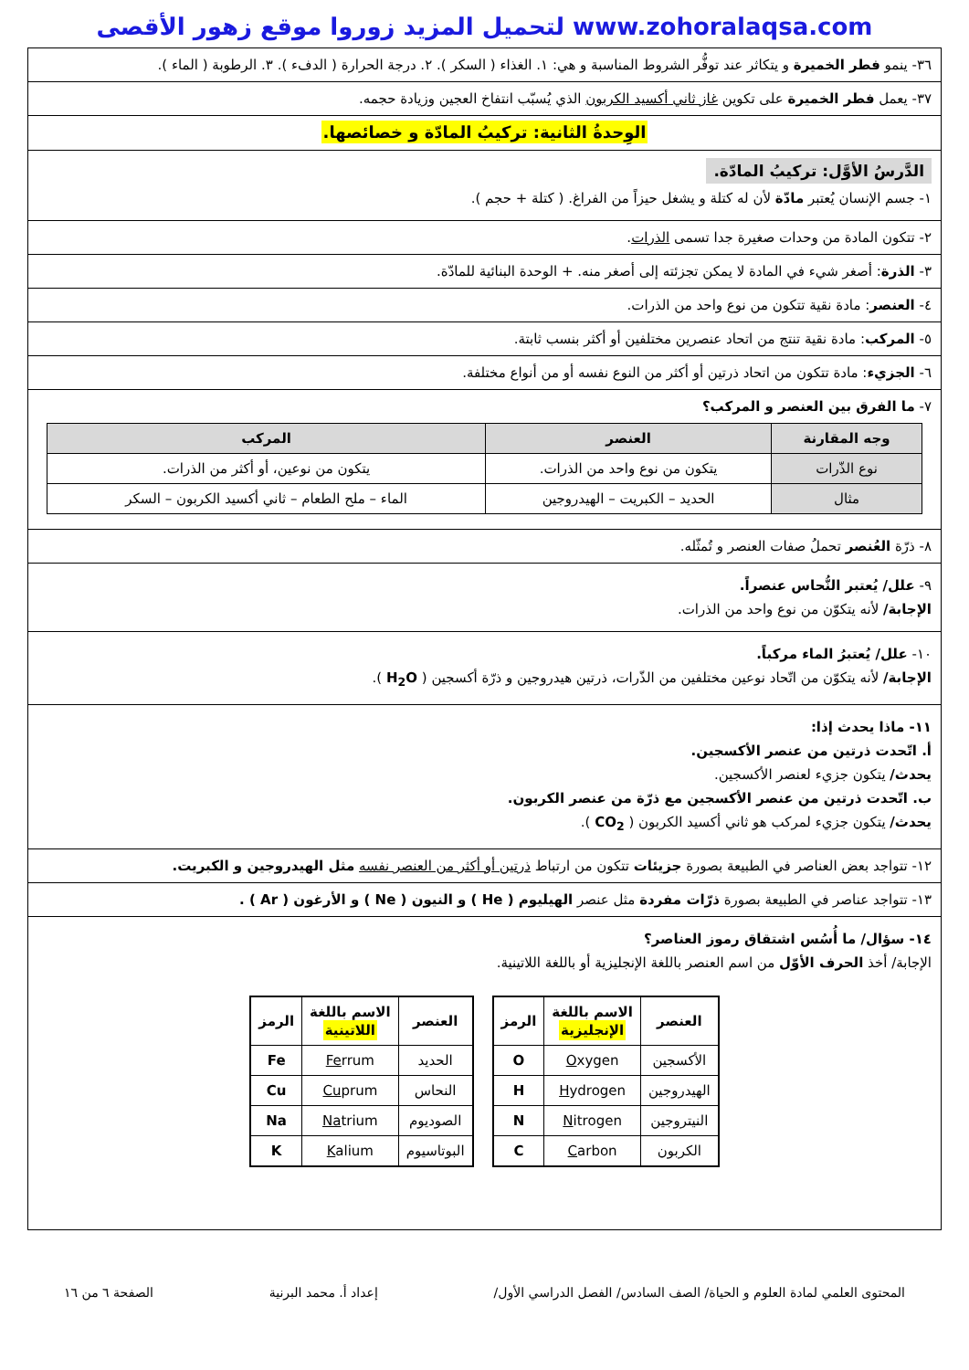لتحميل المزيد زوروا موقع زهور الأقصى www.zohoralaqsa.com
٣٦- ينمو فطر الخميرة و يتكاثر عند توفُّر الشروط المناسبة و هي: ١. الغذاء ( السكر ). ٢. درجة الحرارة ( الدفء ). ٣. الرطوبة ( الماء ).
٣٧- يعمل فطر الخميرة على تكوين غاز ثاني أكسيد الكربون الذي يُسبّب انتفاخ العجين وزيادة حجمه.
الوِحدةُ الثانية: تركيبُ المادّة و خصائصها.
الدَّرسُ الأوَّل: تركيبُ المادّة.
١- جسم الإنسان يُعتبر مادّة لأن له كتلة و يشغل حيزاً من الفراغ. ( كتلة + حجم ).
٢- تتكون المادة من وحدات صغيرة جدا تسمى الذرات.
٣- الذرة: أصغر شيء في المادة لا يمكن تجزئته إلى أصغر منه. + الوحدة البنائية للمادّة.
٤- العنصر: مادة نقية تتكون من نوع واحد من الذرات.
٥- المركب: مادة نقية تنتج من اتحاد عنصرين مختلفين أو أكثر بنسب ثابتة.
٦- الجزيء: مادة تتكون من اتحاد ذرتين أو أكثر من النوع نفسه أو من أنواع مختلفة.
٧- ما الفرق بين العنصر و المركب؟
| وجه المقارنة | العنصر | المركب |
| --- | --- | --- |
| نوع الذّرات | يتكون من نوع واحد من الذرات. | يتكون من نوعين، أو أكثر من الذرات. |
| مثال | الحديد – الكبريت – الهيدروجين | الماء – ملح الطعام – ثاني أكسيد الكربون – السكر |
٨- ذرّة العُنصر تحملُ صفات العنصر و تُمثّله.
٩- علل/ يُعتبر النُّحاس عنصراً.
الإجابة/ لأنه يتكوّن من نوع واحد من الذرات.
١٠- علل/ يُعتبرُ الماء مركباً.
الإجابة/ لأنه يتكوّن من اتّحاد نوعين مختلفين من الذّرات، ذرتين هيدروجين و ذرّة أكسجين ( H<sub>2</sub>O ).
١١- ماذا يحدث إذا:
أ. اتّحدت ذرتين من عنصر الأكسجين.
يحدث/ يتكون جزيء لعنصر الأكسجين.
ب. اتّحدت ذرتين من عنصر الأكسجين مع ذرّة من عنصر الكربون.
يحدث/ يتكون جزيء لمركب هو ثاني أكسيد الكربون ( CO<sub>2</sub> ).
١٢- تتواجد بعض العناصر في الطبيعة بصورة جزيئات تتكون من ارتباط ذرتين أو أكثر من العنصر نفسه مثل الهيدروجين و الكبريت.
١٣- تتواجد عناصر في الطبيعة بصورة ذرّات مفردة مثل عنصر الهيليوم ( He ) و النيون ( Ne ) و الأرغون ( Ar ) .
١٤- سؤال/ ما أُسُس اشتقاق رموز العناصر؟
الإجابة/ أخذ الحرف الأوّل من اسم العنصر باللغة الإنجليزية أو باللغة اللاتينية.
| العنصر | الاسم باللغة الإنجليزية | الرمز |
| --- | --- | --- |
| الأكسجين | O xygen | O |
| الهيدروجين | H ydrogen | H |
| النيتروجين | N itrogen | N |
| الكربون | C arbon | C |
| العنصر | الاسم باللغة اللاتينية | الرمز |
| --- | --- | --- |
| الحديد | Fe rrum | Fe |
| النحاس | Cu prum | Cu |
| الصوديوم | Na trium | Na |
| البوتاسيوم | K alium | K |
المحتوى العلمي لمادة العلوم و الحياة/ الصف السادس/ الفصل الدراسي الأول/ إعداد أ. محمد البرنية الصفحة ٦ من ١٦